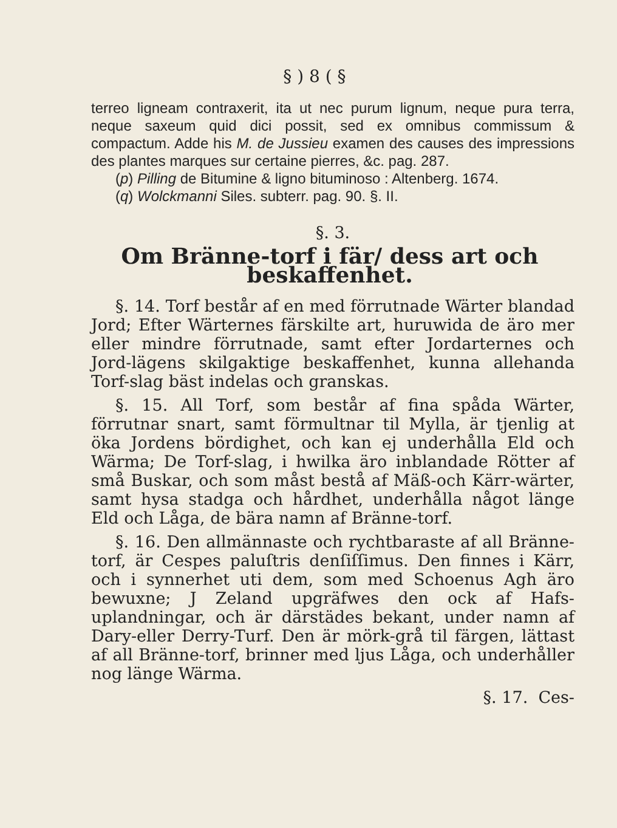§ ) 8 ( §
terreo ligneam contraxerit, ita ut nec purum lignum, neque pura terra, neque saxeum quid dici possit, sed ex omnibus commissum & compactum. Adde his M. de Jussieu examen des causes des impressions des plantes marques sur certaine pierres, &c. pag. 287.
(p) Pilling de Bitumine & ligno bituminoso : Altenberg. 1674.
(q) Wolckmanni Siles. subterr. pag. 90. §. II.
§. 3.
Om Bränne-torf i fär/ dess art och beskaffenhet.
§. 14. Torf består af en med förrutnade Wärter blandad Jord; Efter Wärternes färskilte art, huruwida de äro mer eller mindre förrutnade, samt efter Jordarternes och Jord-lägens skilgaktige beskaffenhet, kunna allehanda Torf-slag bäst indelas och granskas.
§. 15. All Torf, som består af fina spåda Wärter, förrutnar snart, samt förmultnar til Mylla, är tjenlig at öka Jordens bördighet, och kan ej underhålla Eld och Wärma; De Torf-slag, i hwilka äro inblandade Rötter af små Buskar, och som måst bestå af Mäß-och Kärr-wärter, samt hysa stadga och hårdhet, underhålla något länge Eld och Låga, de bära namn af Bränne-torf.
§. 16. Den allmännaste och rychtbaraste af all Bränne-torf, är Cespes paluſtris denſiſſimus. Den finnes i Kärr, och i synnerhet uti dem, som med Schoenus Agh äro bewuxne; J Zeland upgräfwes den ock af Hafs-uplandningar, och är därstädes bekant, under namn af Dary-eller Derry-Turf. Den är mörk-grå til färgen, lättast af all Bränne-torf, brinner med ljus Låga, och underhåller nog länge Wärma.
§. 17. Ces-